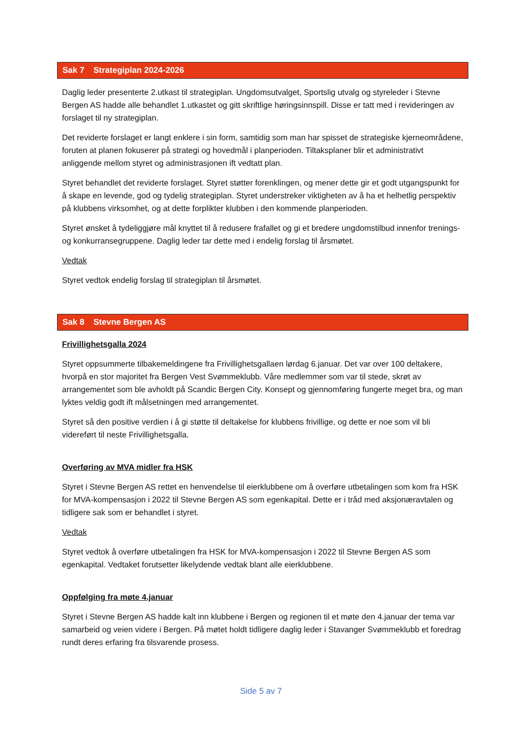Sak 7 Strategiplan 2024-2026
Daglig leder presenterte 2.utkast til strategiplan. Ungdomsutvalget, Sportslig utvalg og styreleder i Stevne Bergen AS hadde alle behandlet 1.utkastet og gitt skriftlige høringsinnspill. Disse er tatt med i revideringen av forslaget til ny strategiplan.
Det reviderte forslaget er langt enklere i sin form, samtidig som man har spisset de strategiske kjerneområdene, foruten at planen fokuserer på strategi og hovedmål i planperioden. Tiltaksplaner blir et administrativt anliggende mellom styret og administrasjonen ift vedtatt plan.
Styret behandlet det reviderte forslaget. Styret støtter forenklingen, og mener dette gir et godt utgangspunkt for å skape en levende, god og tydelig strategiplan. Styret understreker viktigheten av å ha et helhetlig perspektiv på klubbens virksomhet, og at dette forplikter klubben i den kommende planperioden.
Styret ønsket å tydeliggjøre mål knyttet til å redusere frafallet og gi et bredere ungdomstilbud innenfor trenings- og konkurransegruppene. Daglig leder tar dette med i endelig forslag til årsmøtet.
Vedtak
Styret vedtok endelig forslag til strategiplan til årsmøtet.
Sak 8 Stevne Bergen AS
Frivillighetsgalla 2024
Styret oppsummerte tilbakemeldingene fra Frivillighetsgallaen lørdag 6.januar. Det var over 100 deltakere, hvorpå en stor majoritet fra Bergen Vest Svømmeklubb. Våre medlemmer som var til stede, skrøt av arrangementet som ble avholdt på Scandic Bergen City. Konsept og gjennomføring fungerte meget bra, og man lyktes veldig godt ift målsetningen med arrangementet.
Styret så den positive verdien i å gi støtte til deltakelse for klubbens frivillige, og dette er noe som vil bli videreført til neste Frivillighetsgalla.
Overføring av MVA midler fra HSK
Styret i Stevne Bergen AS rettet en henvendelse til eierklubbene om å overføre utbetalingen som kom fra HSK for MVA-kompensasjon i 2022 til Stevne Bergen AS som egenkapital. Dette er i tråd med aksjonæravtalen og tidligere sak som er behandlet i styret.
Vedtak
Styret vedtok å overføre utbetalingen fra HSK for MVA-kompensasjon i 2022 til Stevne Bergen AS som egenkapital. Vedtaket forutsetter likelydende vedtak blant alle eierklubbene.
Oppfølging fra møte 4.januar
Styret i Stevne Bergen AS hadde kalt inn klubbene i Bergen og regionen til et møte den 4.januar der tema var samarbeid og veien videre i Bergen. På møtet holdt tidligere daglig leder i Stavanger Svømmeklubb et foredrag rundt deres erfaring fra tilsvarende prosess.
Side 5 av 7